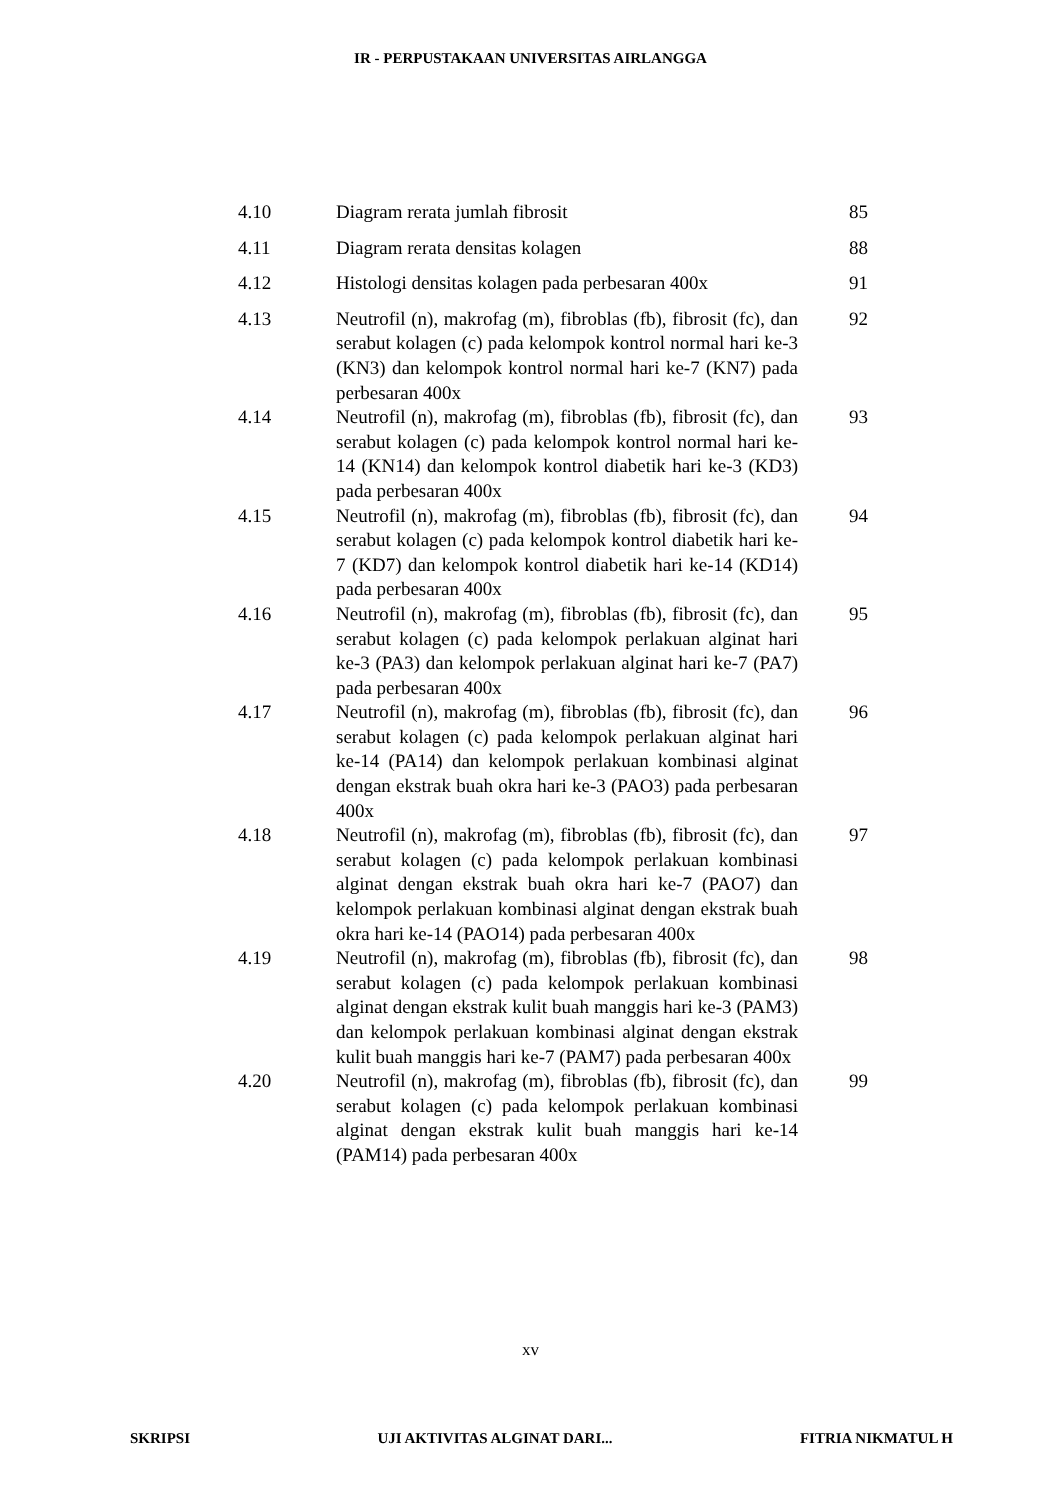IR - PERPUSTAKAAN UNIVERSITAS AIRLANGGA
| 4.10 | Diagram rerata jumlah fibrosit | 85 |
| 4.11 | Diagram rerata densitas kolagen | 88 |
| 4.12 | Histologi densitas kolagen pada perbesaran 400x | 91 |
| 4.13 | Neutrofil (n), makrofag (m), fibroblas (fb), fibrosit (fc), dan serabut kolagen (c) pada kelompok kontrol normal hari ke-3 (KN3) dan kelompok kontrol normal hari ke-7 (KN7) pada perbesaran 400x | 92 |
| 4.14 | Neutrofil (n), makrofag (m), fibroblas (fb), fibrosit (fc), dan serabut kolagen (c) pada kelompok kontrol normal hari ke-14 (KN14) dan kelompok kontrol diabetik hari ke-3 (KD3) pada perbesaran 400x | 93 |
| 4.15 | Neutrofil (n), makrofag (m), fibroblas (fb), fibrosit (fc), dan serabut kolagen (c) pada kelompok kontrol diabetik hari ke-7 (KD7) dan kelompok kontrol diabetik hari ke-14 (KD14) pada perbesaran 400x | 94 |
| 4.16 | Neutrofil (n), makrofag (m), fibroblas (fb), fibrosit (fc), dan serabut kolagen (c) pada kelompok perlakuan alginat hari ke-3 (PA3) dan kelompok perlakuan alginat hari ke-7 (PA7) pada perbesaran 400x | 95 |
| 4.17 | Neutrofil (n), makrofag (m), fibroblas (fb), fibrosit (fc), dan serabut kolagen (c) pada kelompok perlakuan alginat hari ke-14 (PA14) dan kelompok perlakuan kombinasi alginat dengan ekstrak buah okra hari ke-3 (PAO3) pada perbesaran 400x | 96 |
| 4.18 | Neutrofil (n), makrofag (m), fibroblas (fb), fibrosit (fc), dan serabut kolagen (c) pada kelompok perlakuan kombinasi alginat dengan ekstrak buah okra hari ke-7 (PAO7) dan kelompok perlakuan kombinasi alginat dengan ekstrak buah okra hari ke-14 (PAO14) pada perbesaran 400x | 97 |
| 4.19 | Neutrofil (n), makrofag (m), fibroblas (fb), fibrosit (fc), dan serabut kolagen (c) pada kelompok perlakuan kombinasi alginat dengan ekstrak kulit buah manggis hari ke-3 (PAM3) dan kelompok perlakuan kombinasi alginat dengan ekstrak kulit buah manggis hari ke-7 (PAM7) pada perbesaran 400x | 98 |
| 4.20 | Neutrofil (n), makrofag (m), fibroblas (fb), fibrosit (fc), dan serabut kolagen (c) pada kelompok perlakuan kombinasi alginat dengan ekstrak kulit buah manggis hari ke-14 (PAM14) pada perbesaran 400x | 99 |
xv
SKRIPSI UJI AKTIVITAS ALGINAT DARI... FITRIA NIKMATUL H